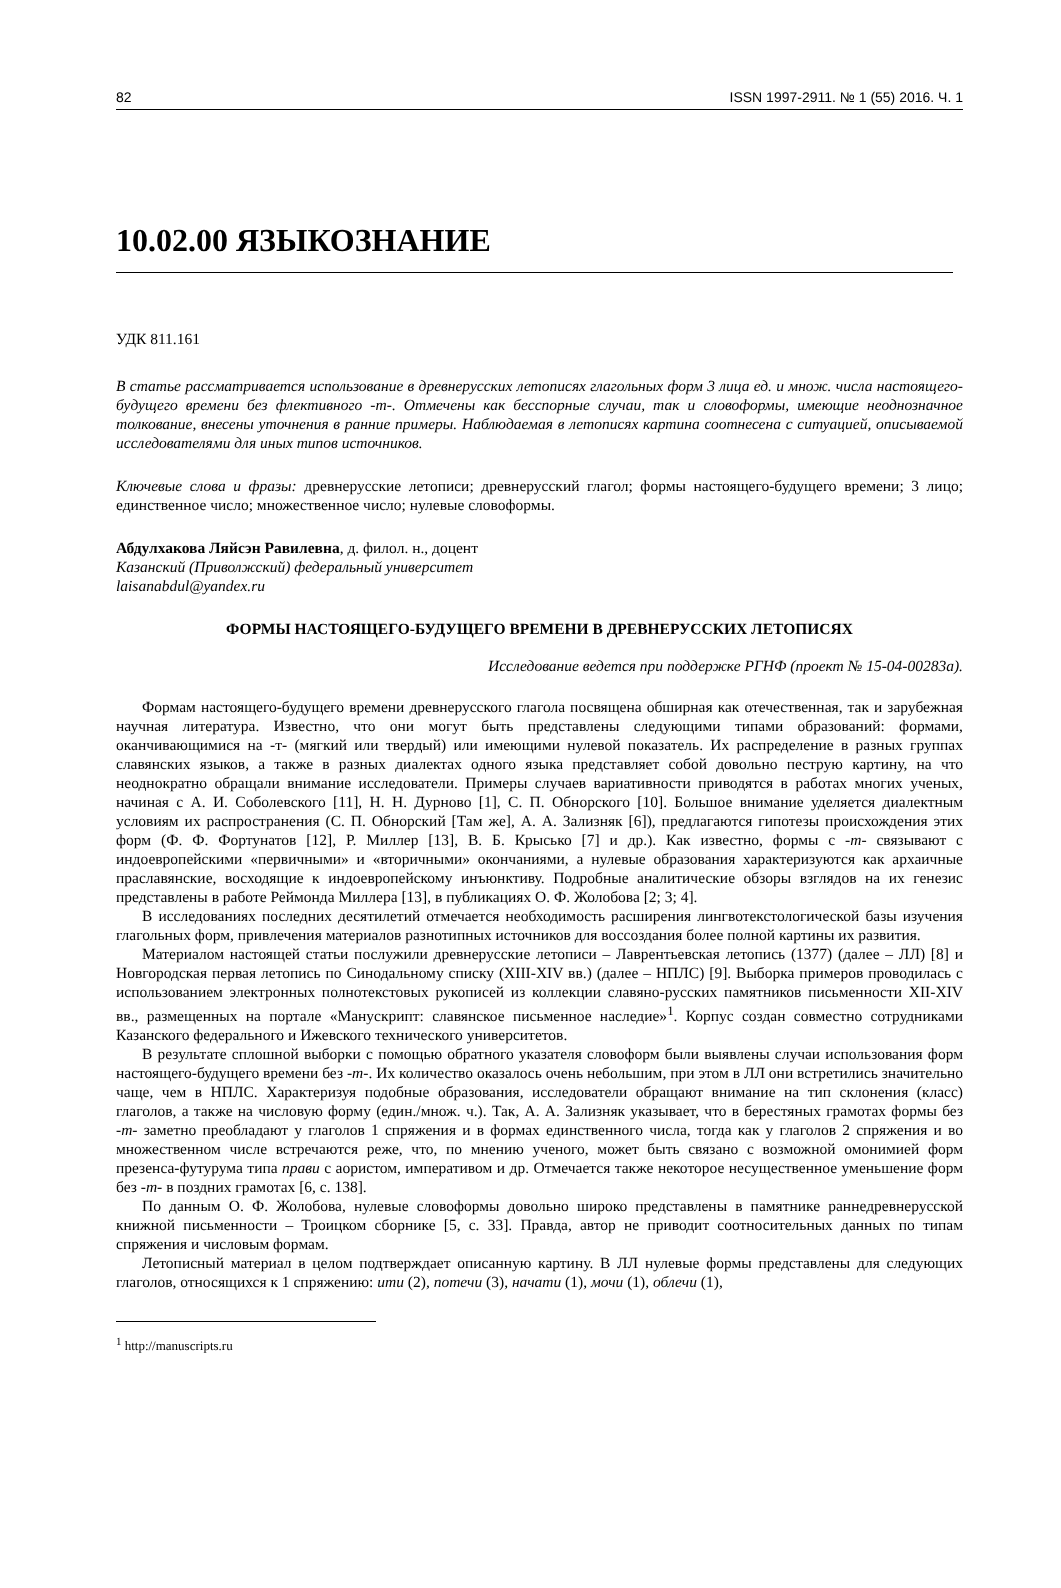82 ISSN 1997-2911. № 1 (55) 2016. Ч. 1
10.02.00 ЯЗЫКОЗНАНИЕ
УДК 811.161
В статье рассматривается использование в древнерусских летописях глагольных форм 3 лица ед. и множ. числа настоящего-будущего времени без флективного -т-. Отмечены как бесспорные случаи, так и словоформы, имеющие неоднозначное толкование, внесены уточнения в ранние примеры. Наблюдаемая в летописях картина соотнесена с ситуацией, описываемой исследователями для иных типов источников.
Ключевые слова и фразы: древнерусские летописи; древнерусский глагол; формы настоящего-будущего времени; 3 лицо; единственное число; множественное число; нулевые словоформы.
Абдулхакова Ляйсэн Равилевна, д. филол. н., доцент
Казанский (Приволжский) федеральный университет
laisanabdul@yandex.ru
ФОРМЫ НАСТОЯЩЕГО-БУДУЩЕГО ВРЕМЕНИ В ДРЕВНЕРУССКИХ ЛЕТОПИСЯХ
Исследование ведется при поддержке РГНФ (проект № 15-04-00283а).
Формам настоящего-будущего времени древнерусского глагола посвящена обширная как отечественная, так и зарубежная научная литература. Известно, что они могут быть представлены следующими типами образований: формами, оканчивающимися на -т- (мягкий или твердый) или имеющими нулевой показатель. Их распределение в разных группах славянских языков, а также в разных диалектах одного языка представляет собой довольно пеструю картину, на что неоднократно обращали внимание исследователи. Примеры случаев вариативности приводятся в работах многих ученых, начиная с А. И. Соболевского [11], Н. Н. Дурново [1], С. П. Обнорского [10]. Большое внимание уделяется диалектным условиям их распространения (С. П. Обнорский [Там же], А. А. Зализняк [6]), предлагаются гипотезы происхождения этих форм (Ф. Ф. Фортунатов [12], Р. Миллер [13], В. Б. Крысько [7] и др.). Как известно, формы с -т- связывают с индоевропейскими «первичными» и «вторичными» окончаниями, а нулевые образования характеризуются как архаичные праславянские, восходящие к индоевропейскому инъюнктиву. Подробные аналитические обзоры взглядов на их генезис представлены в работе Реймонда Миллера [13], в публикациях О. Ф. Жолобова [2; 3; 4].
В исследованиях последних десятилетий отмечается необходимость расширения лингвотекстологической базы изучения глагольных форм, привлечения материалов разнотипных источников для воссоздания более полной картины их развития.
Материалом настоящей статьи послужили древнерусские летописи – Лаврентьевская летопись (1377) (далее – ЛЛ) [8] и Новгородская первая летопись по Синодальному списку (XIII-XIV вв.) (далее – НПЛС) [9]. Выборка примеров проводилась с использованием электронных полнотекстовых рукописей из коллекции славяно-русских памятников письменности XII-XIV вв., размещенных на портале «Манускрипт: славянское письменное наследие»<sup>1</sup>. Корпус создан совместно сотрудниками Казанского федерального и Ижевского технического университетов.
В результате сплошной выборки с помощью обратного указателя словоформ были выявлены случаи использования форм настоящего-будущего времени без -т-. Их количество оказалось очень небольшим, при этом в ЛЛ они встретились значительно чаще, чем в НПЛС. Характеризуя подобные образования, исследователи обращают внимание на тип склонения (класс) глаголов, а также на числовую форму (един./множ. ч.). Так, А. А. Зализняк указывает, что в берестяных грамотах формы без -т- заметно преобладают у глаголов 1 спряжения и в формах единственного числа, тогда как у глаголов 2 спряжения и во множественном числе встречаются реже, что, по мнению ученого, может быть связано с возможной омонимией форм презенса-футурума типа прави с аористом, императивом и др. Отмечается также некоторое несущественное уменьшение форм без -т- в поздних грамотах [6, с. 138].
По данным О. Ф. Жолобова, нулевые словоформы довольно широко представлены в памятнике раннедревнерусской книжной письменности – Троицком сборнике [5, с. 33]. Правда, автор не приводит соотносительных данных по типам спряжения и числовым формам.
Летописный материал в целом подтверждает описанную картину. В ЛЛ нулевые формы представлены для следующих глаголов, относящихся к 1 спряжению: ити (2), потечи (3), начати (1), мочи (1), облечи (1),
<sup>1</sup> http://manuscripts.ru